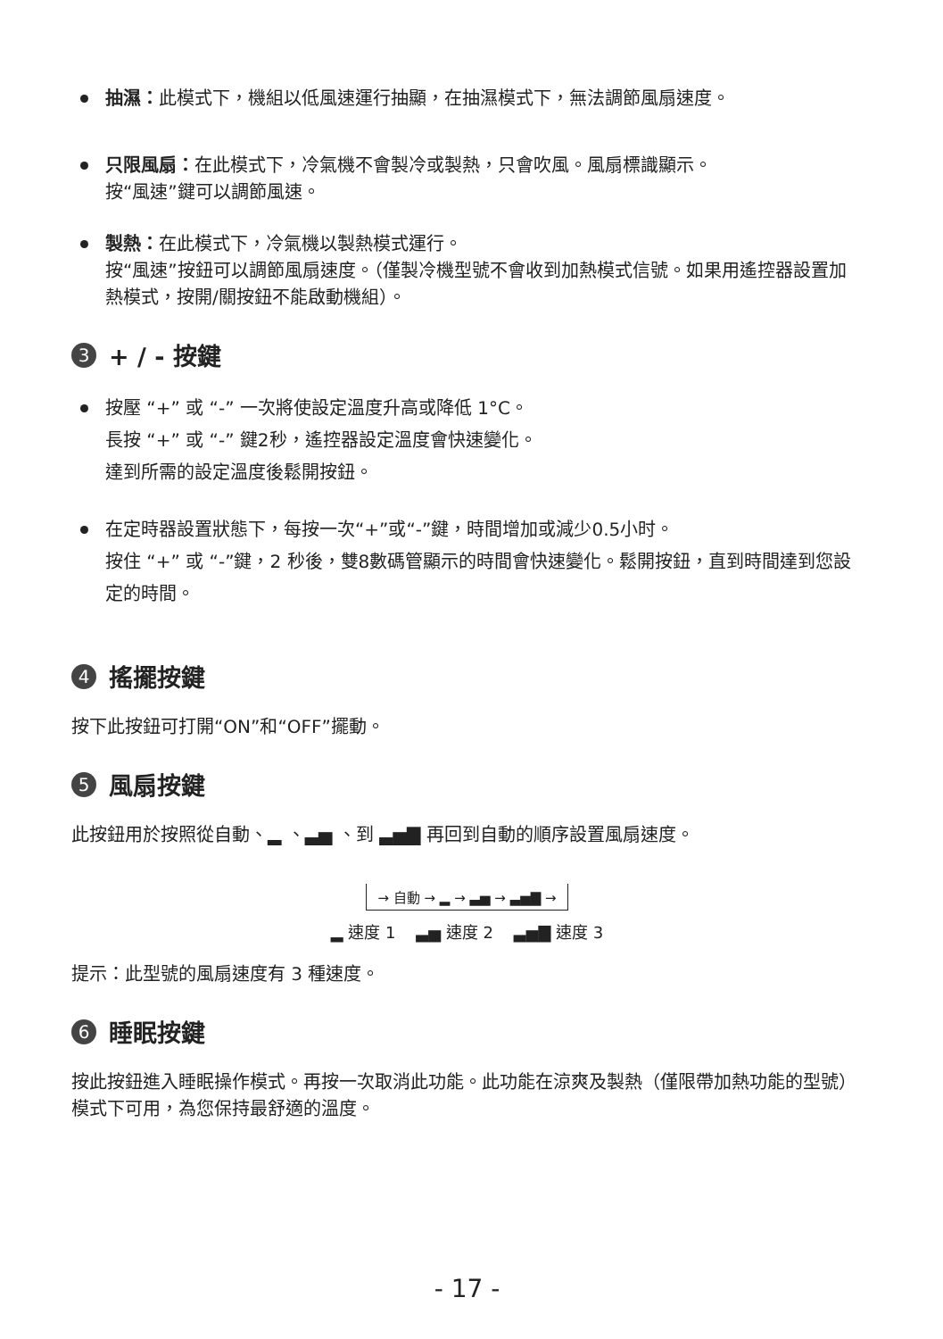抽濕：此模式下，機組以低風速運行抽顯，在抽濕模式下，無法調節風扇速度。
只限風扇：在此模式下，冷氣機不會製冷或製熱，只會吹風。風扇標識顯示。
按“風速”鍵可以調節風速。
製熱：在此模式下，冷氣機以製熱模式運行。
按“風速”按鈕可以調節風扇速度。（僅製冷機型號不會收到加熱模式信號。如果用遙控器設置加熱模式，按開/關按鈕不能啟動機組）。
3 + / - 按鍵
按壓 “+” 或 “-” 一次將使設定溫度升高或降低 1°C。
長按 “+” 或 “-” 鍵2秒，遙控器設定溫度會快速變化。
達到所需的設定溫度後鬆開按鈕。
在定時器設置狀態下，每按一次“+”或“-”鍵，時間增加或減少0.5小时。
按住 “+” 或 “-”鍵，2 秒後，雙8數碼管顯示的時間會快速變化。鬆開按鈕，直到時間達到您設定的時間。
4 搖擺按鍵
按下此按鈕可打開“ON”和“OFF”擺動。
5 風扇按鍵
此按鈕用於按照從自動、▂ 、▃▅ 、到 ▃▅▇ 再回到自動的順序設置風扇速度。
→ 自動 → ▂ → ▃▅ → ▃▅▇ →
▂ 速度 1 ▃▅ 速度 2 ▃▅▇ 速度 3
提示：此型號的風扇速度有 3 種速度。
6 睡眠按鍵
按此按鈕進入睡眠操作模式。再按一次取消此功能。此功能在涼爽及製熱（僅限帶加熱功能的型號）模式下可用，為您保持最舒適的溫度。
- 17 -